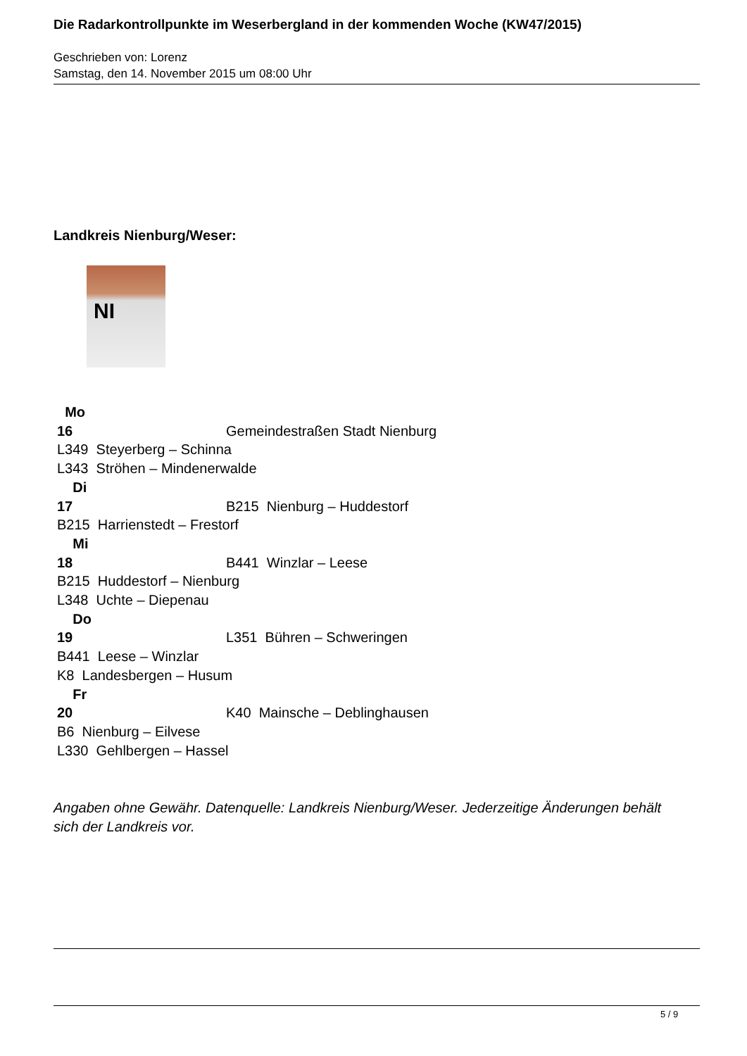Die Radarkontrollpunkte im Weserbergland in der kommenden Woche (KW47/2015)
Geschrieben von: Lorenz
Samstag, den 14. November 2015 um 08:00 Uhr
Landkreis Nienburg/Weser:
NI
Mo
16 Gemeindestraßen Stadt Nienburg
L349 Steyerberg – Schinna
L343 Ströhen – Mindenerwalde
Di
17 B215 Nienburg – Huddestorf
B215 Harrienstedt – Frestorf
Mi
18 B441 Winzlar – Leese
B215 Huddestorf – Nienburg
L348 Uchte – Diepenau
Do
19 L351 Bühren – Schweringen
B441 Leese – Winzlar
K8 Landesbergen – Husum
Fr
20 K40 Mainsche – Deblinghausen
B6 Nienburg – Eilvese
L330 Gehlbergen – Hassel
Angaben ohne Gewähr. Datenquelle: Landkreis Nienburg/Weser. Jederzeitige Änderungen behält sich der Landkreis vor.
5 / 9